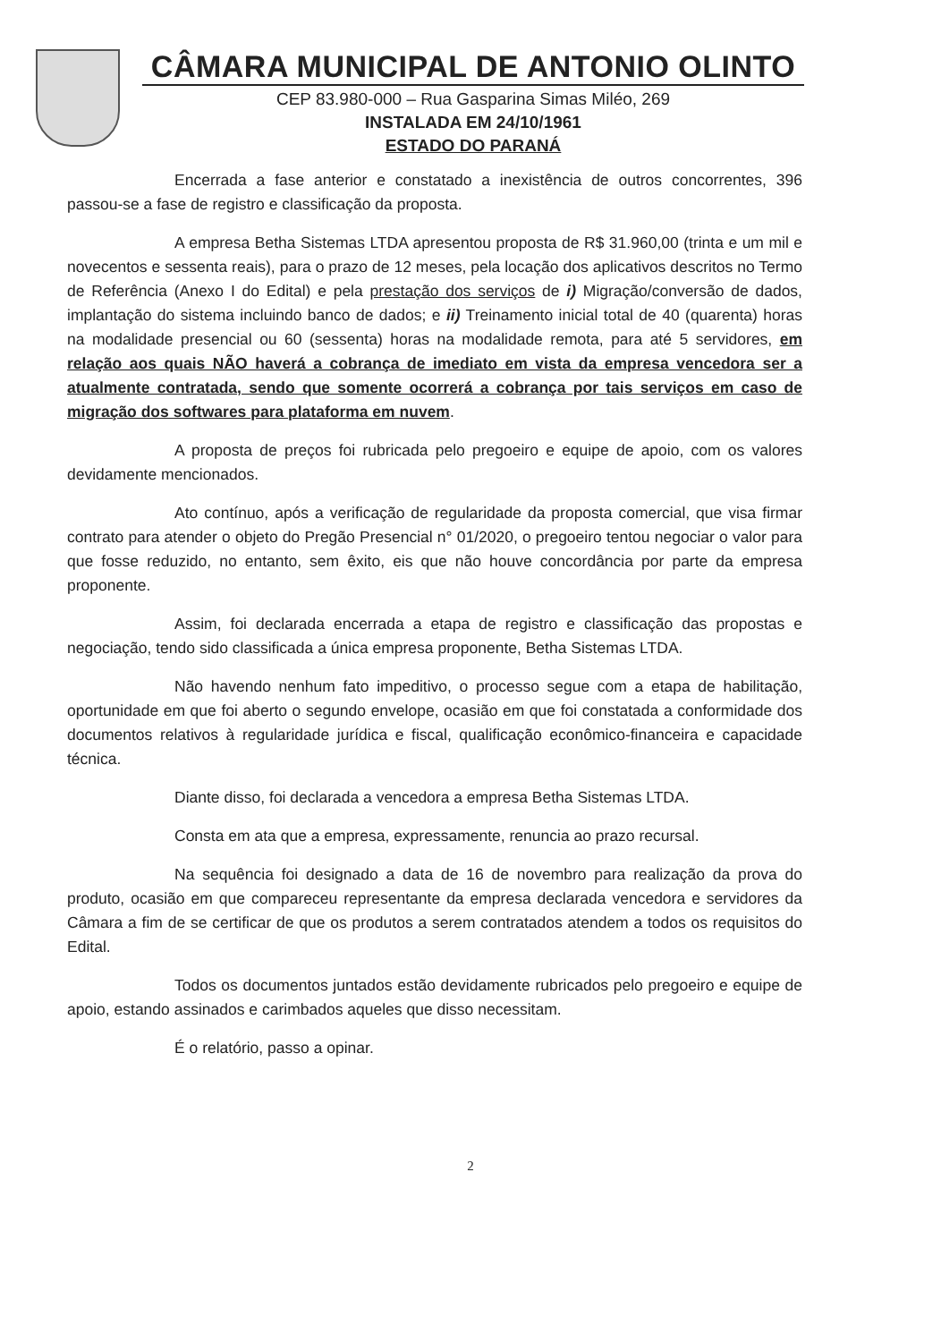CÂMARA MUNICIPAL DE ANTONIO OLINTO
CEP 83.980-000 – Rua Gasparina Simas Miléo, 269
INSTALADA EM 24/10/1961
ESTADO DO PARANÁ
Encerrada a fase anterior e constatado a inexistência de outros concorrentes, 396 passou-se a fase de registro e classificação da proposta.
A empresa Betha Sistemas LTDA apresentou proposta de R$ 31.960,00 (trinta e um mil e novecentos e sessenta reais), para o prazo de 12 meses, pela locação dos aplicativos descritos no Termo de Referência (Anexo I do Edital) e pela prestação dos serviços de i) Migração/conversão de dados, implantação do sistema incluindo banco de dados; e ii) Treinamento inicial total de 40 (quarenta) horas na modalidade presencial ou 60 (sessenta) horas na modalidade remota, para até 5 servidores, em relação aos quais NÃO haverá a cobrança de imediato em vista da empresa vencedora ser a atualmente contratada, sendo que somente ocorrerá a cobrança por tais serviços em caso de migração dos softwares para plataforma em nuvem.
A proposta de preços foi rubricada pelo pregoeiro e equipe de apoio, com os valores devidamente mencionados.
Ato contínuo, após a verificação de regularidade da proposta comercial, que visa firmar contrato para atender o objeto do Pregão Presencial n° 01/2020, o pregoeiro tentou negociar o valor para que fosse reduzido, no entanto, sem êxito, eis que não houve concordância por parte da empresa proponente.
Assim, foi declarada encerrada a etapa de registro e classificação das propostas e negociação, tendo sido classificada a única empresa proponente, Betha Sistemas LTDA.
Não havendo nenhum fato impeditivo, o processo segue com a etapa de habilitação, oportunidade em que foi aberto o segundo envelope, ocasião em que foi constatada a conformidade dos documentos relativos à regularidade jurídica e fiscal, qualificação econômico-financeira e capacidade técnica.
Diante disso, foi declarada a vencedora a empresa Betha Sistemas LTDA.
Consta em ata que a empresa, expressamente, renuncia ao prazo recursal.
Na sequência foi designado a data de 16 de novembro para realização da prova do produto, ocasião em que compareceu representante da empresa declarada vencedora e servidores da Câmara a fim de se certificar de que os produtos a serem contratados atendem a todos os requisitos do Edital.
Todos os documentos juntados estão devidamente rubricados pelo pregoeiro e equipe de apoio, estando assinados e carimbados aqueles que disso necessitam.
É o relatório, passo a opinar.
2